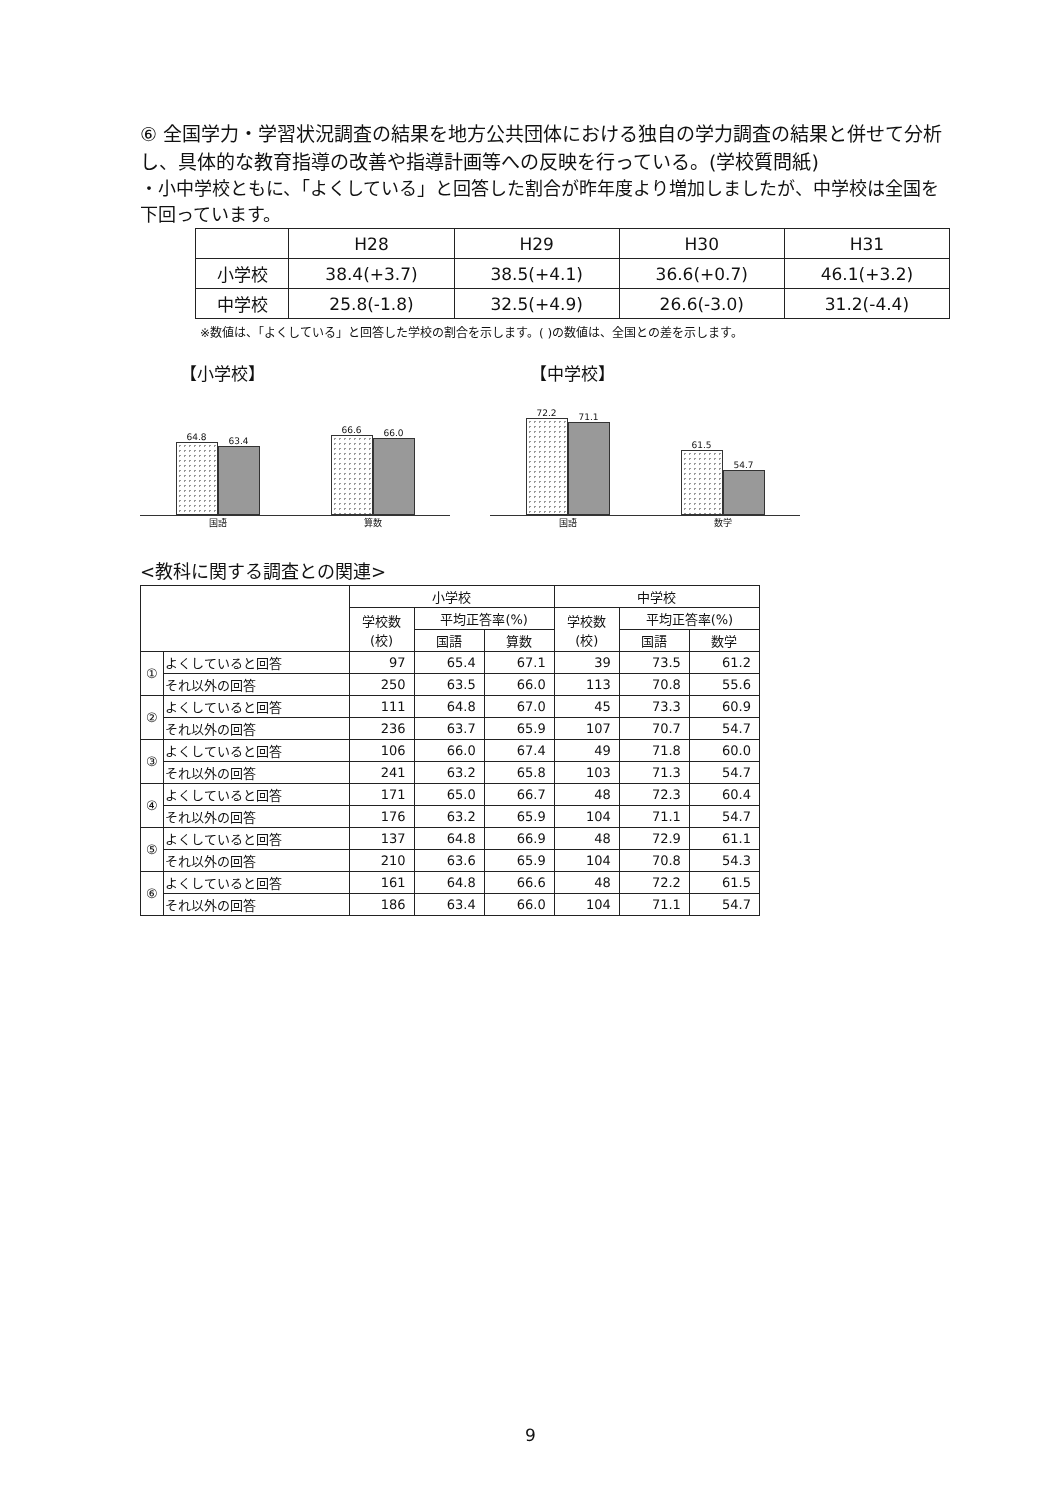⑥ 全国学力・学習状況調査の結果を地方公共団体における独自の学力調査の結果と併せて分析し、具体的な教育指導の改善や指導計画等への反映を行っている。(学校質問紙)
・小中学校ともに、「よくしている」と回答した割合が昨年度より増加しましたが、中学校は全国を下回っています。
| | H28 | H29 | H30 | H31 |
| --- | --- | --- | --- | --- |
| 小学校 | 38.4(+3.7) | 38.5(+4.1) | 36.6(+0.7) | 46.1(+3.2) |
| 中学校 | 25.8(-1.8) | 32.5(+4.9) | 26.6(-3.0) | 31.2(-4.4) |
※数値は、「よくしている」と回答した学校の割合を示します。( )の数値は、全国との差を示します。
【小学校】
64.8
63.4
66.6
66.0
国語 算数
【中学校】
72.2
71.1
61.5
54.7
国語 数学
<教科に関する調査との関連>
| | | 小学校 | | | 中学校 | | |
| --- | --- | --- | --- | --- | --- | --- | --- |
| | | 学校数 (校) | 平均正答率(%) | | 学校数 (校) | 平均正答率(%) | |
| | | | 国語 | 算数 | | 国語 | 数学 |
| ① | よくしていると回答 | 97 | 65.4 | 67.1 | 39 | 73.5 | 61.2 |
| | それ以外の回答 | 250 | 63.5 | 66.0 | 113 | 70.8 | 55.6 |
| ② | よくしていると回答 | 111 | 64.8 | 67.0 | 45 | 73.3 | 60.9 |
| | それ以外の回答 | 236 | 63.7 | 65.9 | 107 | 70.7 | 54.7 |
| ③ | よくしていると回答 | 106 | 66.0 | 67.4 | 49 | 71.8 | 60.0 |
| | それ以外の回答 | 241 | 63.2 | 65.8 | 103 | 71.3 | 54.7 |
| ④ | よくしていると回答 | 171 | 65.0 | 66.7 | 48 | 72.3 | 60.4 |
| | それ以外の回答 | 176 | 63.2 | 65.9 | 104 | 71.1 | 54.7 |
| ⑤ | よくしていると回答 | 137 | 64.8 | 66.9 | 48 | 72.9 | 61.1 |
| | それ以外の回答 | 210 | 63.6 | 65.9 | 104 | 70.8 | 54.3 |
| ⑥ | よくしていると回答 | 161 | 64.8 | 66.6 | 48 | 72.2 | 61.5 |
| | それ以外の回答 | 186 | 63.4 | 66.0 | 104 | 71.1 | 54.7 |
9